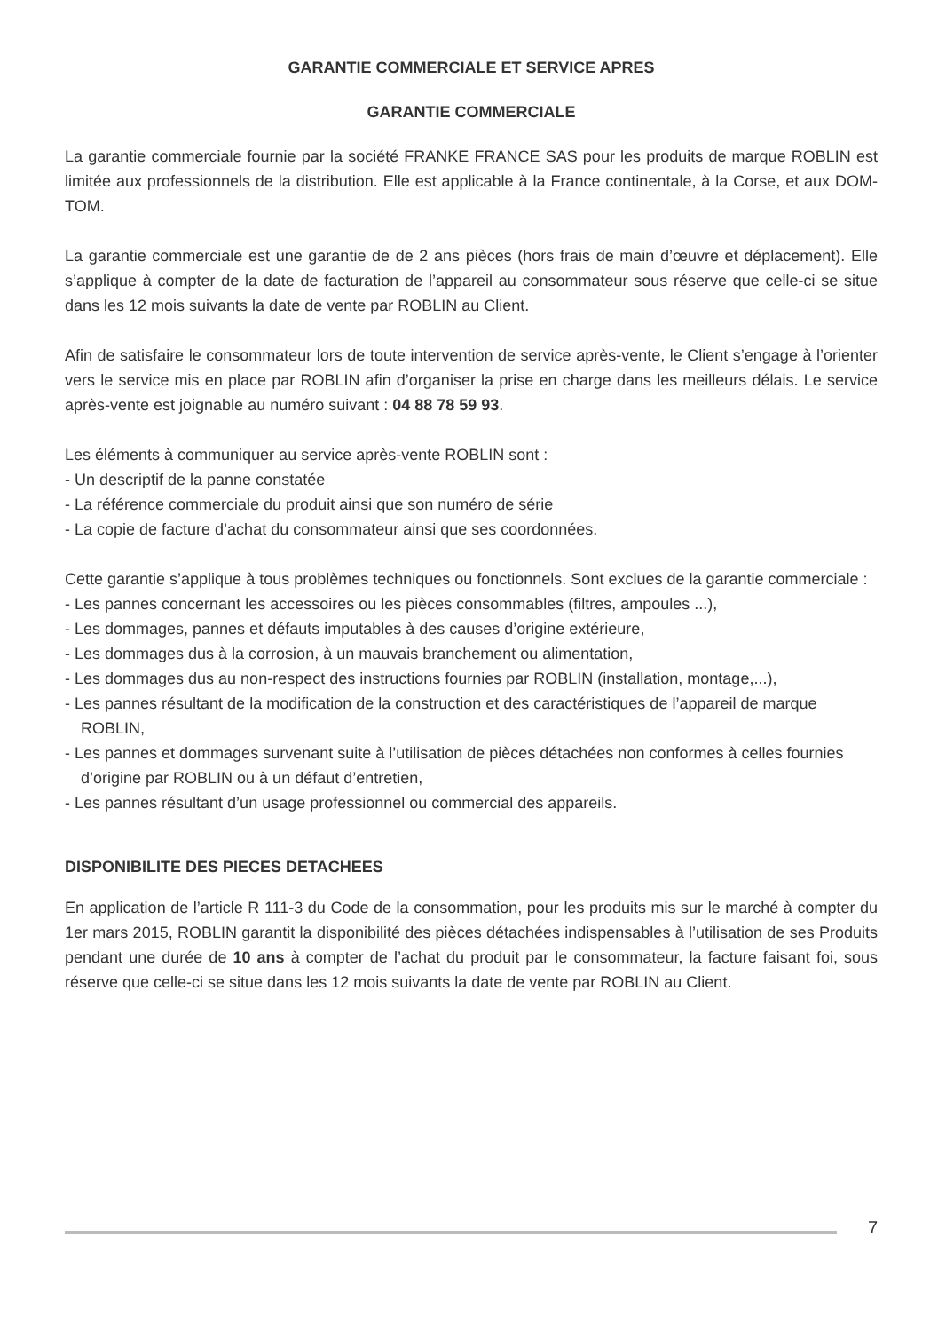GARANTIE COMMERCIALE ET SERVICE APRES
GARANTIE COMMERCIALE
La garantie commerciale fournie par la société FRANKE FRANCE SAS pour les produits de marque ROBLIN est limitée aux professionnels de la distribution. Elle est applicable à la France continentale, à la Corse, et aux DOM-TOM.
La garantie commerciale est une garantie de de 2 ans pièces (hors frais de main d’œuvre et déplacement). Elle s’applique à compter de la date de facturation de l’appareil au consommateur sous réserve que celle-ci se situe dans les 12 mois suivants la date de vente par ROBLIN au Client.
Afin de satisfaire le consommateur lors de toute intervention de service après-vente, le Client s’engage à l’orienter vers le service mis en place par ROBLIN afin d’organiser la prise en charge dans les meilleurs délais. Le service après-vente est joignable au numéro suivant : 04 88 78 59 93.
Les éléments à communiquer au service après-vente ROBLIN sont :
- Un descriptif de la panne constatée
- La référence commerciale du produit ainsi que son numéro de série
- La copie de facture d’achat du consommateur ainsi que ses coordonnées.
Cette garantie s’applique à tous problèmes techniques ou fonctionnels. Sont exclues de la garantie commerciale :
- Les pannes concernant les accessoires ou les pièces consommables (filtres, ampoules ...),
- Les dommages, pannes et défauts imputables à des causes d’origine extérieure,
- Les dommages dus à la corrosion, à un mauvais branchement ou alimentation,
- Les dommages dus au non-respect des instructions fournies par ROBLIN (installation, montage,...),
- Les pannes résultant de la modification de la construction et des caractéristiques de l’appareil de marque ROBLIN,
- Les pannes et dommages survenant suite à l’utilisation de pièces détachées non conformes à celles fournies d’origine par ROBLIN ou à un défaut d’entretien,
- Les pannes résultant d’un usage professionnel ou commercial des appareils.
DISPONIBILITE DES PIECES DETACHEES
En application de l’article R 111-3 du Code de la consommation, pour les produits mis sur le marché à compter du 1er mars 2015, ROBLIN garantit la disponibilité des pièces détachées indispensables à l’utilisation de ses Produits pendant une durée de 10 ans à compter de l’achat du produit par le consommateur, la facture faisant foi, sous réserve que celle-ci se situe dans les 12 mois suivants la date de vente par ROBLIN au Client.
7